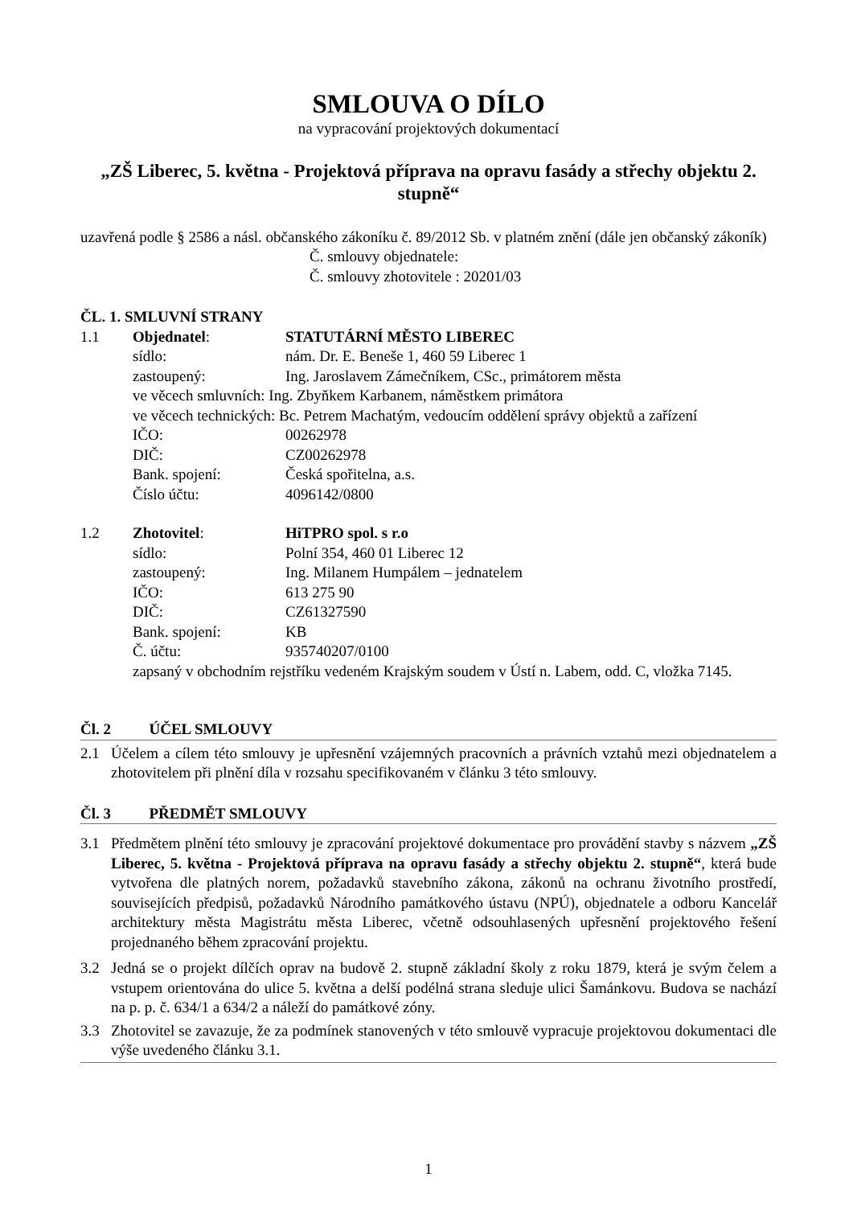SMLOUVA O DÍLO
na vypracování projektových dokumentací
„ZŠ Liberec, 5. května - Projektová příprava na opravu fasády a střechy objektu 2. stupně“
uzavřená podle § 2586 a násl. občanského zákoníku č. 89/2012 Sb. v platném znění (dále jen občanský zákoník)
Č. smlouvy objednatele:
Č. smlouvy zhotovitele : 20201/03
ČL. 1. SMLUVNÍ STRANY
1.1 Objednatel: STATUTÁRNÍ MĚSTO LIBEREC
sídlo: nám. Dr. E. Beneše 1, 460 59 Liberec 1
zastoupený: Ing. Jaroslavem Zámečníkem, CSc., primátorem města
ve věcech smluvních: Ing. Zbyňkem Karbanem, náměstkem primátora
ve věcech technických: Bc. Petrem Machatým, vedoucím oddělení správy objektů a zařízení
IČO: 00262978
DIČ: CZ00262978
Bank. spojení: Česká spořitelna, a.s.
Číslo účtu: 4096142/0800
1.2 Zhotovitel: HiTPRO spol. s r.o
sídlo: Polní 354, 460 01 Liberec 12
zastoupený: Ing. Milanem Humpálem – jednatelem
IČO: 613 275 90
DIČ: CZ61327590
Bank. spojení: KB
Č. účtu: 935740207/0100
zapsaný v obchodním rejstříku vedeném Krajským soudem v Ústí n. Labem, odd. C, vložka 7145.
Čl. 2 ÚČEL SMLOUVY
2.1 Účelem a cílem této smlouvy je upřesnění vzájemných pracovních a právních vztahů mezi objednatelem a zhotovitelem při plnění díla v rozsahu specifikovaném v článku 3 této smlouvy.
Čl. 3 PŘEDMĚT SMLOUVY
3.1 Předmětem plnění této smlouvy je zpracování projektové dokumentace pro provádění stavby s názvem „ZŠ Liberec, 5. května - Projektová příprava na opravu fasády a střechy objektu 2. stupně“, která bude vytvořena dle platných norem, požadavků stavebního zákona, zákonů na ochranu životního prostředí, souvisejících předpisů, požadavků Národního památkového ústavu (NPÚ), objednatele a odboru Kancelář architektury města Magistrátu města Liberec, včetně odsouhlasených upřesnění projektového řešení projednaného během zpracování projektu.
3.2 Jedná se o projekt dílčích oprav na budově 2. stupně základní školy z roku 1879, která je svým čelem a vstupem orientována do ulice 5. května a delší podélná strana sleduje ulici Šamánkovu. Budova se nachází na p. p. č. 634/1 a 634/2 a náleží do památkové zóny.
3.3 Zhotovitel se zavazuje, že za podmínek stanovených v této smlouvě vypracuje projektovou dokumentaci dle výše uvedeného článku 3.1.
1